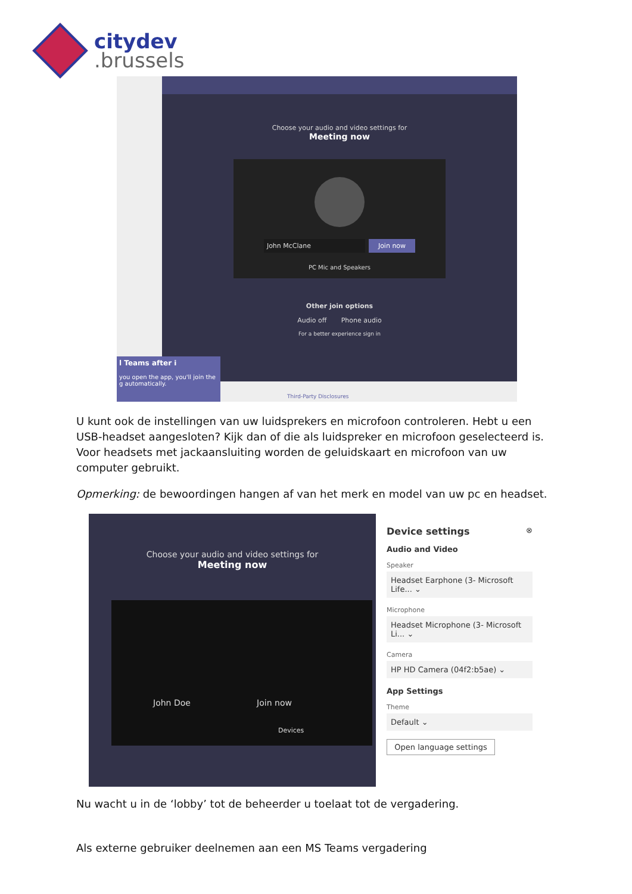citydev
.brussels
Choose your audio and video settings for
Meeting now
John McClane Join now
PC Mic and Speakers
Other join options
Audio off Phone audio
For a better experience sign in
l Teams after i
you open the app, you'll join the g automatically.
Third-Party Disclosures
U kunt ook de instellingen van uw luidsprekers en microfoon controleren. Hebt u een USB-headset aangesloten? Kijk dan of die als luidspreker en microfoon geselecteerd is. Voor headsets met jackaansluiting worden de geluidskaart en microfoon van uw computer gebruikt.
Opmerking: de bewoordingen hangen af van het merk en model van uw pc en headset.
Choose your audio and video settings for
Meeting now
John Doe Join now
Devices
Device settings ⊗
Audio and Video
Speaker
Headset Earphone (3- Microsoft Life... ⌄
Microphone
Headset Microphone (3- Microsoft Li... ⌄
Camera
HP HD Camera (04f2:b5ae) ⌄
App Settings
Theme
Default ⌄
Open language settings
Nu wacht u in de ‘lobby’ tot de beheerder u toelaat tot de vergadering.
Als externe gebruiker deelnemen aan een MS Teams vergadering